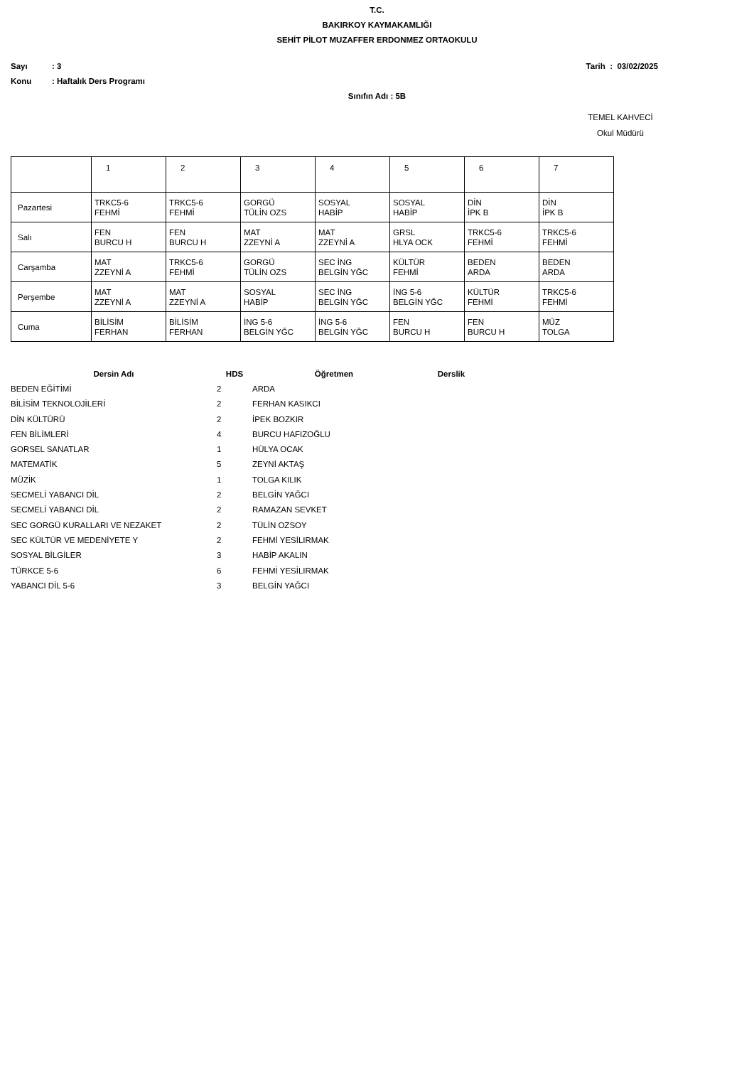T.C.
BAKIRKOY KAYMAKAMLIĞI
SEHİT PİLOT MUZAFFER ERDONMEZ ORTAOKULU
Sayı: 3 Tarih : 03/02/2025
Konu: Haftalık Ders Programı
Sınıfın Adı : 5B
TEMEL KAHVECİ
Okul Müdürü
| | 1 | 2 | 3 | 4 | 5 | 6 | 7 |
| Pazartesi | TRKC5-6 FEHMİ | TRKC5-6 FEHMİ | GORGÜ TÜLİN OZS | SOSYAL HABİP | SOSYAL HABİP | DİN İPK B | DİN İPK B |
| Salı | FEN BURCU H | FEN BURCU H | MAT ZZEYNİ A | MAT ZZEYNİ A | GRSL HLYA OCK | TRKC5-6 FEHMİ | TRKC5-6 FEHMİ |
| Carşamba | MAT ZZEYNİ A | TRKC5-6 FEHMİ | GORGÜ TÜLİN OZS | SEC İNG BELGİN YĞC | KÜLTÜR FEHMİ | BEDEN ARDA | BEDEN ARDA |
| Perşembe | MAT ZZEYNİ A | MAT ZZEYNİ A | SOSYAL HABİP | SEC İNG BELGİN YĞC | İNG 5-6 BELGİN YĞC | KÜLTÜR FEHMİ | TRKC5-6 FEHMİ |
| Cuma | BİLİSİM FERHAN | BİLİSİM FERHAN | İNG 5-6 BELGİN YĞC | İNG 5-6 BELGİN YĞC | FEN BURCU H | FEN BURCU H | MÜZ TOLGA |
| Dersin Adı | HDS | Öğretmen | Derslik |
| --- | --- | --- | --- |
| BEDEN EĞİTİMİ | 2 | ARDA | |
| BİLİSİM TEKNOLOJİLERİ | 2 | FERHAN KASIKCI | |
| DİN KÜLTÜRÜ | 2 | İPEK BOZKIR | |
| FEN BİLİMLERİ | 4 | BURCU HAFIZOĞLU | |
| GORSEL SANATLAR | 1 | HÜLYA OCAK | |
| MATEMATİK | 5 | ZEYNİ AKTAŞ | |
| MÜZİK | 1 | TOLGA KILIK | |
| SECMELİ YABANCI DİL | 2 | BELGİN YAĞCI | |
| SECMELİ YABANCI DİL | 2 | RAMAZAN SEVKET | |
| SEC GORGÜ KURALLARI VE NEZAKET | 2 | TÜLİN OZSOY | |
| SEC KÜLTÜR VE MEDENİYETE Y | 2 | FEHMİ YESİLIRMAK | |
| SOSYAL BİLGİLER | 3 | HABİP AKALIN | |
| TÜRKCE 5-6 | 6 | FEHMİ YESİLIRMAK | |
| YABANCI DİL 5-6 | 3 | BELGİN YAĞCI | |